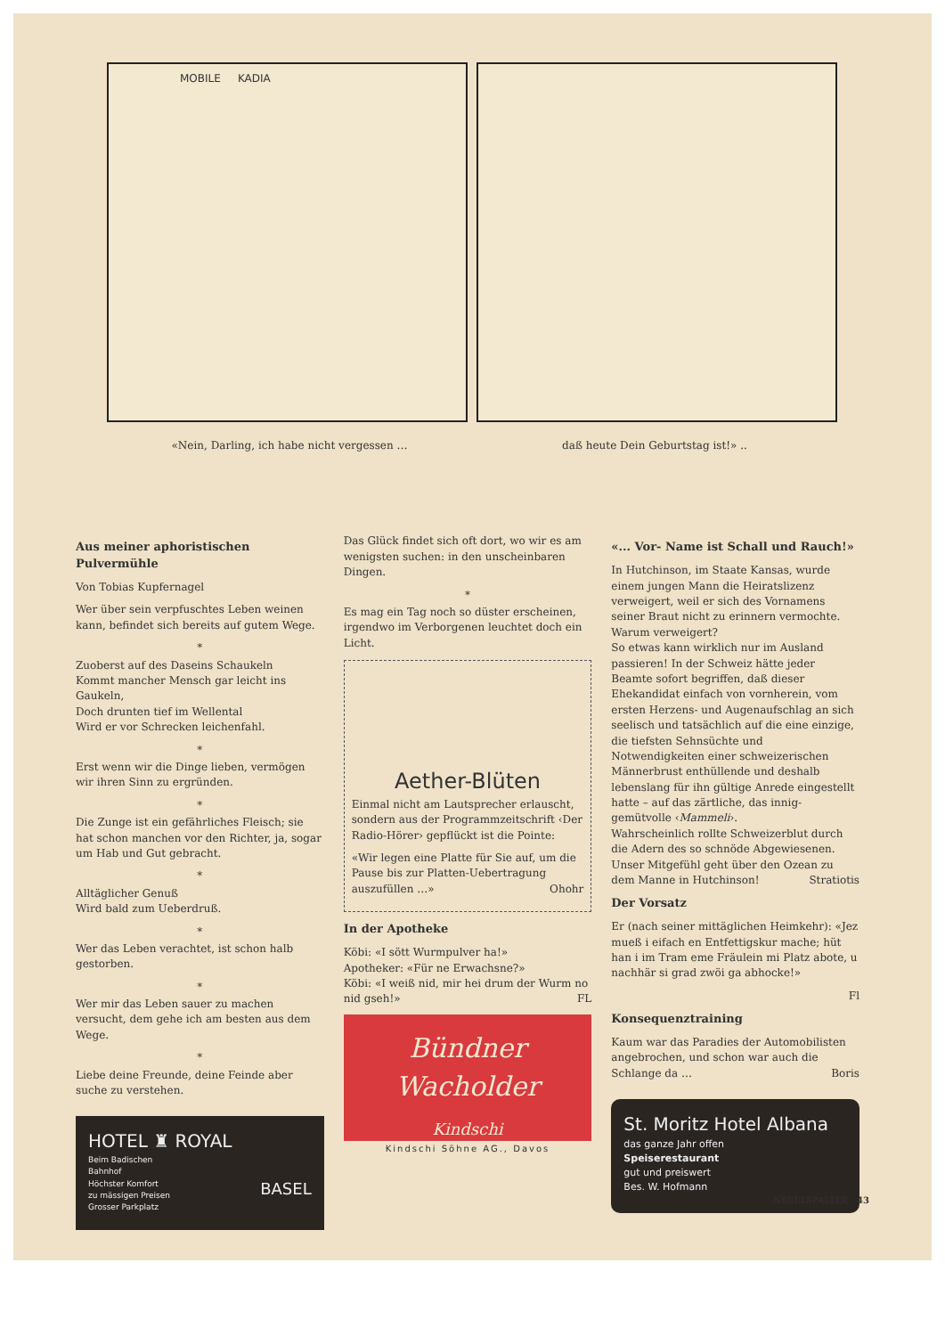MOBILE KADIA
«Nein, Darling, ich habe nicht vergessen …
daß heute Dein Geburtstag ist!» ..
Aus meiner aphoristischen Pulvermühle
Von Tobias Kupfernagel
Wer über sein verpfuschtes Leben weinen kann, befindet sich bereits auf gutem Wege.
*
Zuoberst auf des Daseins Schaukeln
Kommt mancher Mensch gar leicht ins Gaukeln,
Doch drunten tief im Wellental
Wird er vor Schrecken leichenfahl.
*
Erst wenn wir die Dinge lieben, vermögen wir ihren Sinn zu ergründen.
*
Die Zunge ist ein gefährliches Fleisch; sie hat schon manchen vor den Richter, ja, sogar um Hab und Gut gebracht.
*
Alltäglicher Genuß
Wird bald zum Ueberdruß.
*
Wer das Leben verachtet, ist schon halb gestorben.
*
Wer mir das Leben sauer zu machen versucht, dem gehe ich am besten aus dem Wege.
*
Liebe deine Freunde, deine Feinde aber suche zu verstehen.
HOTEL ♜ ROYAL
Beim Badischen
Bahnhof
Höchster Komfort
zu mässigen Preisen
Grosser Parkplatz
BASEL
Das Glück findet sich oft dort, wo wir es am wenigsten suchen: in den unscheinbaren Dingen.
*
Es mag ein Tag noch so düster erscheinen, irgendwo im Verborgenen leuchtet doch ein Licht.
Aether-Blüten
Einmal nicht am Lautsprecher erlauscht, sondern aus der Programmzeitschrift ‹Der Radio-Hörer› gepflückt ist die Pointe:
«Wir legen eine Platte für Sie auf, um die Pause bis zur Platten-Uebertragung auszufüllen …» Ohohr
In der Apotheke
Köbi: «I sött Wurmpulver ha!»
Apotheker: «Für ne Erwachsne?»
Köbi: «I weiß nid, mir hei drum der Wurm no nid gseh!» FL
Bündner
Wacholder
Kindschi
Kindschi Söhne AG., Davos
«... Vor- Name ist Schall und Rauch!»
In Hutchinson, im Staate Kansas, wurde einem jungen Mann die Heiratslizenz verweigert, weil er sich des Vornamens seiner Braut nicht zu erinnern vermochte.
Warum verweigert?
So etwas kann wirklich nur im Ausland passieren! In der Schweiz hätte jeder Beamte sofort begriffen, daß dieser Ehekandidat einfach von vornherein, vom ersten Herzens- und Augenaufschlag an sich seelisch und tatsächlich auf die eine einzige, die tiefsten Sehnsüchte und Notwendigkeiten einer schweizerischen Männerbrust enthüllende und deshalb lebenslang für ihn gültige Anrede eingestellt hatte – auf das zärtliche, das innig-gemütvolle ‹Mammeli›.
Wahrscheinlich rollte Schweizerblut durch die Adern des so schnöde Abgewiesenen. Unser Mitgefühl geht über den Ozean zu dem Manne in Hutchinson! Stratiotis
Der Vorsatz
Er (nach seiner mittäglichen Heimkehr): «Jez mueß i eifach en Entfettigskur mache; hüt han i im Tram eme Fräulein mi Platz abote, u nachhär si grad zwöi ga abhocke!»
Fl
Konsequenztraining
Kaum war das Paradies der Automobilisten angebrochen, und schon war auch die Schlange da … Boris
St. Moritz Hotel Albana
das ganze Jahr offen
Speiserestaurant
gut und preiswert
Bes. W. Hofmann
NEBELSPALTER 43